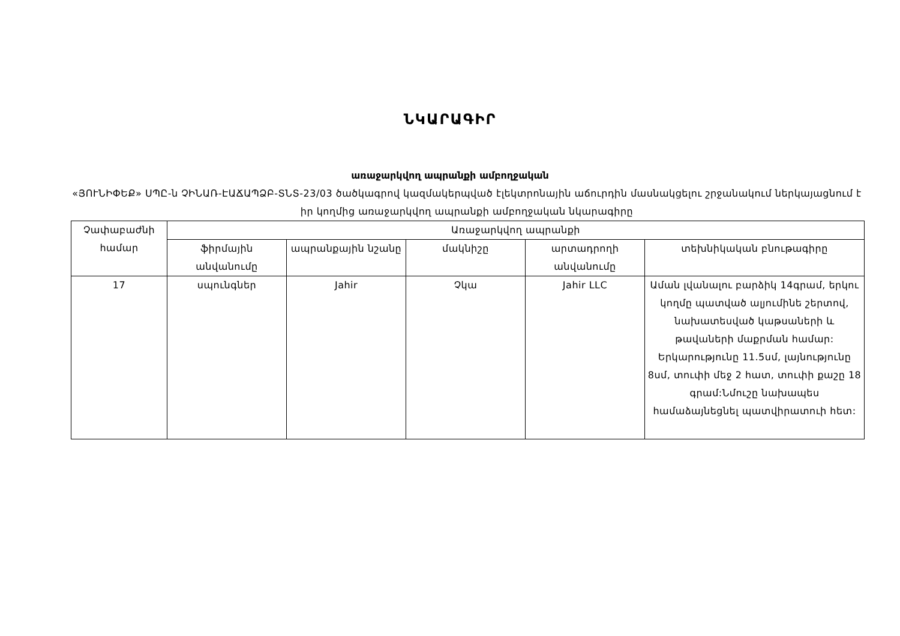ՆԿԱՐԱԳԻՐ
առաջարկվող ապրանքի ամբողջական
«ՅՈՒՆԻՓԵՔ» ՍՊԸ-ն ՉԻՆԱՌ-ԷԱՃԱՊՁԲ-ՏՆՏ-23/03 ծածկագրով կազմակերպված էլեկտրոնային աճուրդին մասնակցելու շրջանակում ներկայացնում է իր կողմից առաջարկվող ապրանքի ամբողջական նկարագիրը
| Չափաբաժնի համար | Առաջարկվող ապրանքի | | | | |
| --- | --- | --- | --- | --- | --- |
| | ֆիրմային անվանումը | ապրանքային նշանը | մակնիշը | արտադրողի անվանումը | տեխնիկական բնութագիրը |
| 17 | սպունգներ | Jahir | Չկա | Jahir LLC | Աման լվանալու բարձիկ 14գրամ, երկու կողմը պատված ալյումինե շերտով, նախատեսված կաթսաների և թավաների մաքրման համար: Երկարությունը 11.5սմ, լայնությունը 8սմ, տուփի մեջ 2 հատ, տուփի քաշը 18 գրամ:Նմուշը նախապես համաձայնեցնել պատվիրատուի հետ: |